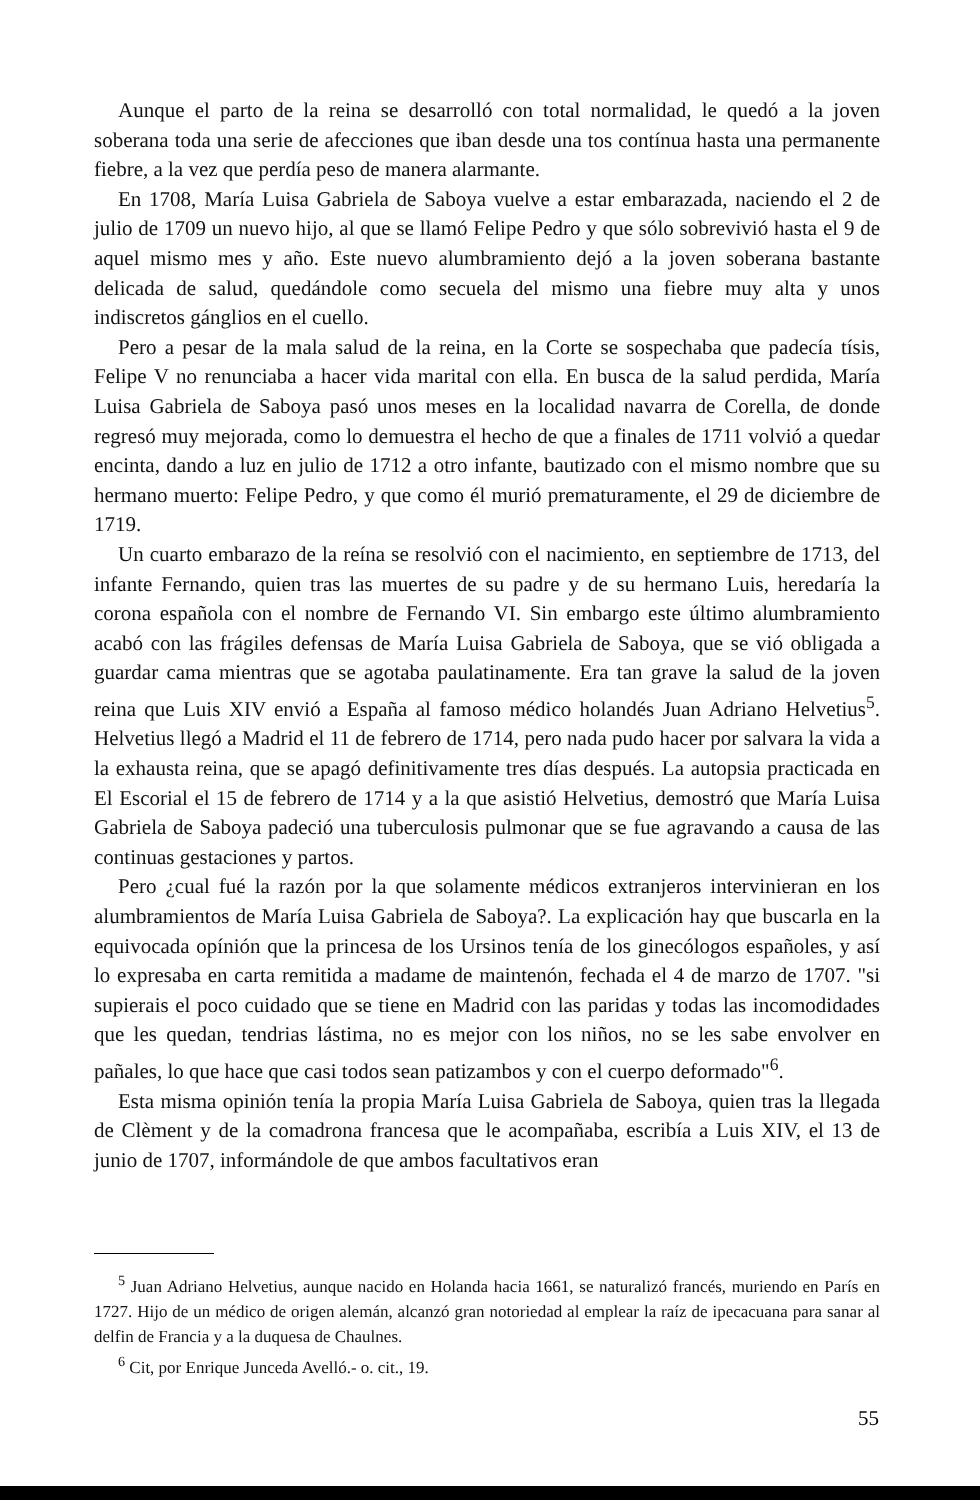Aunque el parto de la reina se desarrolló con total normalidad, le quedó a la joven soberana toda una serie de afecciones que iban desde una tos contínua hasta una permanente fiebre, a la vez que perdía peso de manera alarmante.
En 1708, María Luisa Gabriela de Saboya vuelve a estar embarazada, naciendo el 2 de julio de 1709 un nuevo hijo, al que se llamó Felipe Pedro y que sólo sobrevivió hasta el 9 de aquel mismo mes y año. Este nuevo alumbramiento dejó a la joven soberana bastante delicada de salud, quedándole como secuela del mismo una fiebre muy alta y unos indiscretos gánglios en el cuello.
Pero a pesar de la mala salud de la reina, en la Corte se sospechaba que padecía tísis, Felipe V no renunciaba a hacer vida marital con ella. En busca de la salud perdida, María Luisa Gabriela de Saboya pasó unos meses en la localidad navarra de Corella, de donde regresó muy mejorada, como lo demuestra el hecho de que a finales de 1711 volvió a quedar encinta, dando a luz en julio de 1712 a otro infante, bautizado con el mismo nombre que su hermano muerto: Felipe Pedro, y que como él murió prematuramente, el 29 de diciembre de 1719.
Un cuarto embarazo de la reína se resolvió con el nacimiento, en septiembre de 1713, del infante Fernando, quien tras las muertes de su padre y de su hermano Luis, heredaría la corona española con el nombre de Fernando VI. Sin embargo este último alumbramiento acabó con las frágiles defensas de María Luisa Gabriela de Saboya, que se vió obligada a guardar cama mientras que se agotaba paulatinamente. Era tan grave la salud de la joven reina que Luis XIV envió a España al famoso médico holandés Juan Adriano Helvetius<sup>5</sup>. Helvetius llegó a Madrid el 11 de febrero de 1714, pero nada pudo hacer por salvara la vida a la exhausta reina, que se apagó definitivamente tres días después. La autopsia practicada en El Escorial el 15 de febrero de 1714 y a la que asistió Helvetius, demostró que María Luisa Gabriela de Saboya padeció una tuberculosis pulmonar que se fue agravando a causa de las continuas gestaciones y partos.
Pero ¿cual fué la razón por la que solamente médicos extranjeros intervinieran en los alumbramientos de María Luisa Gabriela de Saboya?. La explicación hay que buscarla en la equivocada opínión que la princesa de los Ursinos tenía de los ginecólogos españoles, y así lo expresaba en carta remitida a madame de maintenón, fechada el 4 de marzo de 1707. "si supierais el poco cuidado que se tiene en Madrid con las paridas y todas las incomodidades que les quedan, tendrias lástima, no es mejor con los niños, no se les sabe envolver en pañales, lo que hace que casi todos sean patizambos y con el cuerpo deformado"<sup>6</sup>.
Esta misma opinión tenía la propia María Luisa Gabriela de Saboya, quien tras la llegada de Clèment y de la comadrona francesa que le acompañaba, escribía a Luis XIV, el 13 de junio de 1707, informándole de que ambos facultativos eran
<sup>5</sup> Juan Adriano Helvetius, aunque nacido en Holanda hacia 1661, se naturalizó francés, muriendo en París en 1727. Hijo de un médico de origen alemán, alcanzó gran notoriedad al emplear la raíz de ipecacuana para sanar al delfin de Francia y a la duquesa de Chaulnes.
<sup>6</sup> Cit, por Enrique Junceda Avelló.- o. cit., 19.
55